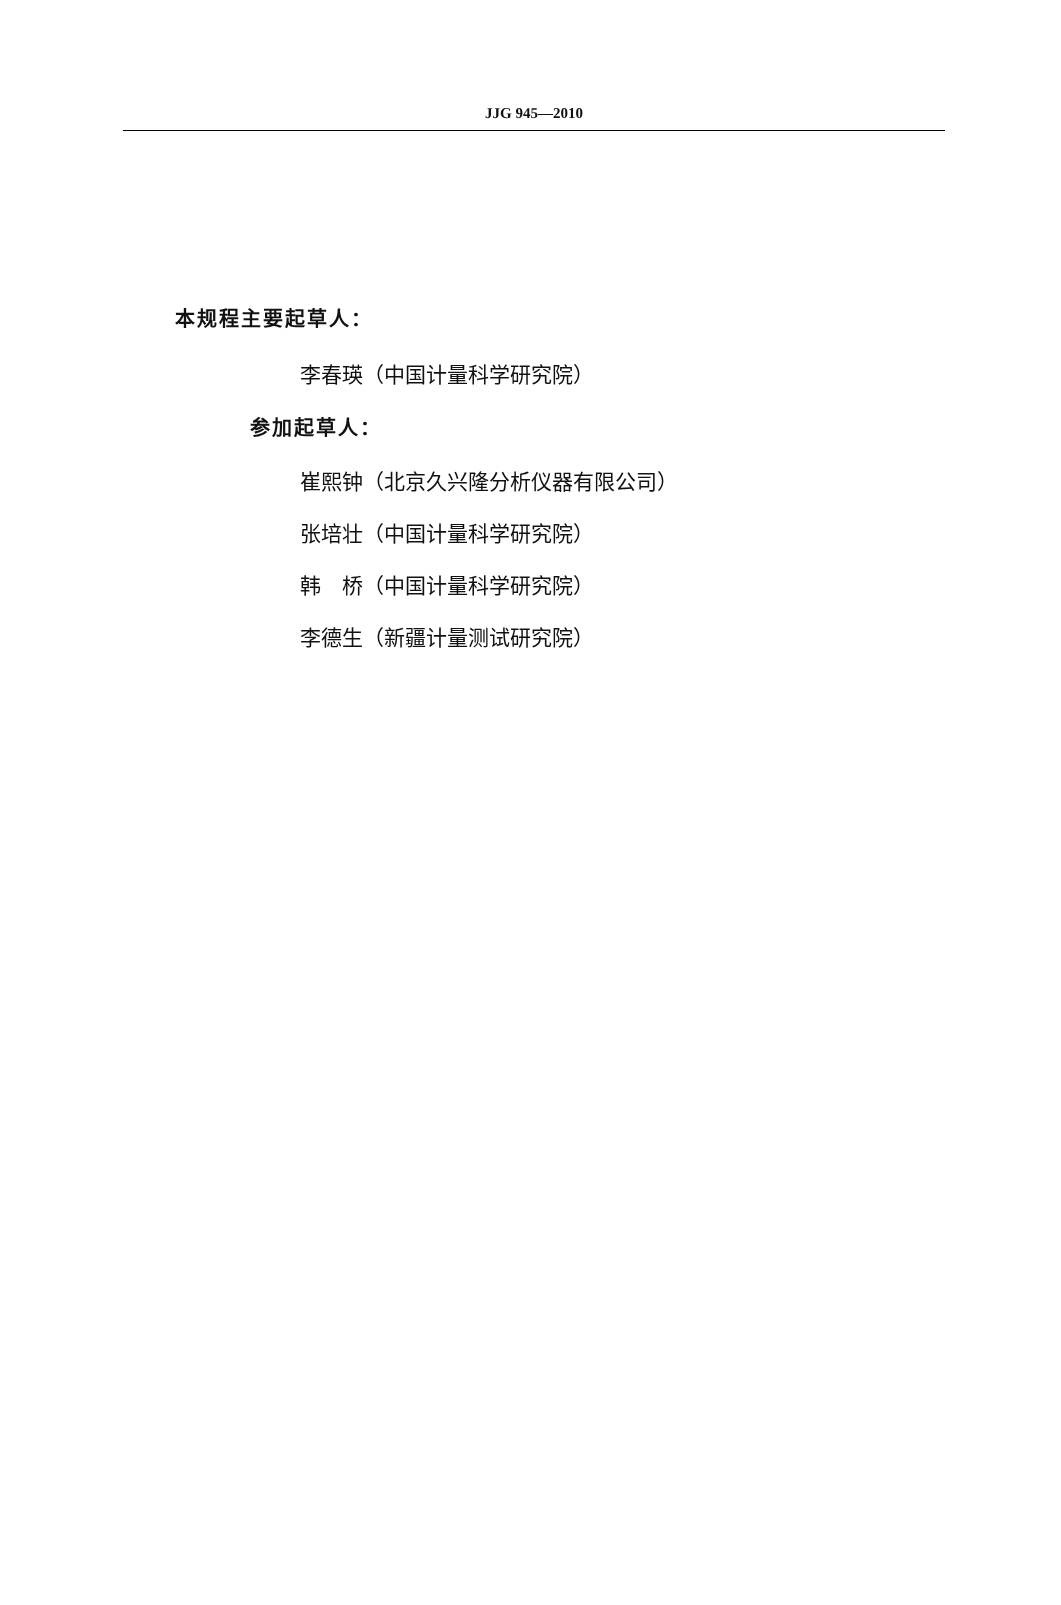JJG 945—2010
本规程主要起草人：
李春瑛（中国计量科学研究院）
参加起草人：
崔熙钟（北京久兴隆分析仪器有限公司）
张培壮（中国计量科学研究院）
韩　桥（中国计量科学研究院）
李德生（新疆计量测试研究院）